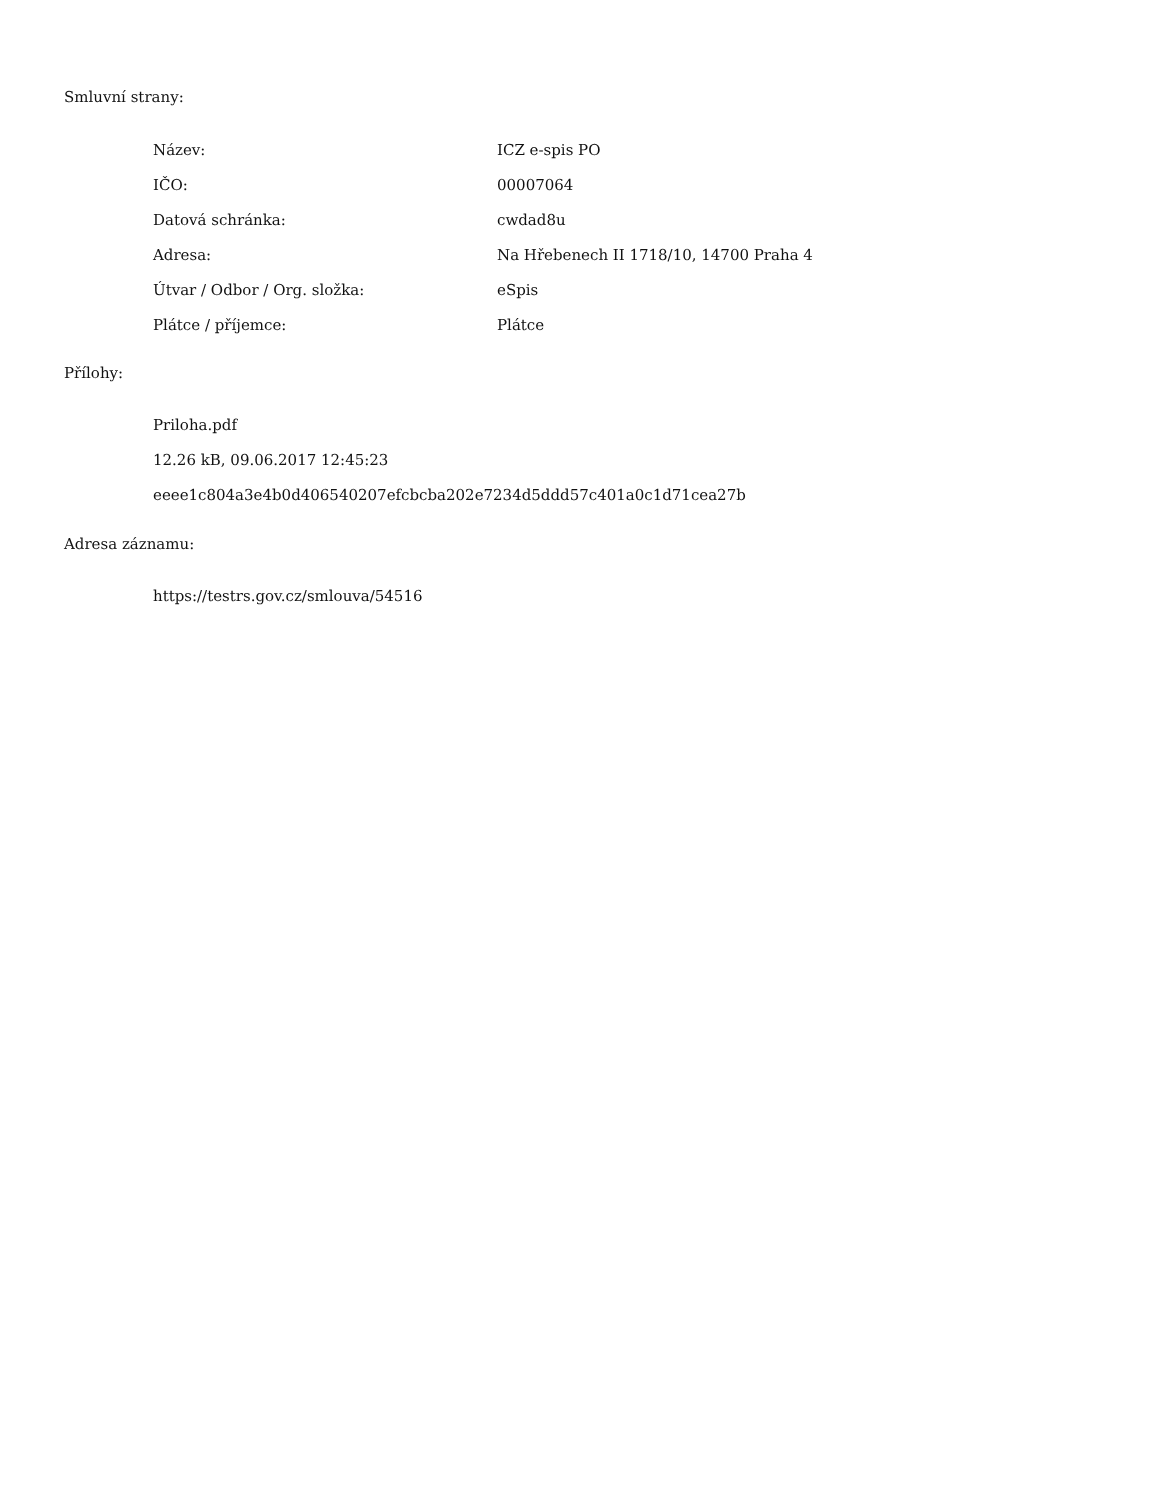Smluvní strany:
| Název: | ICZ e-spis PO |
| IČO: | 00007064 |
| Datová schránka: | cwdad8u |
| Adresa: | Na Hřebenech II 1718/10, 14700 Praha 4 |
| Útvar / Odbor / Org. složka: | eSpis |
| Plátce / příjemce: | Plátce |
Přílohy:
Priloha.pdf
12.26 kB, 09.06.2017 12:45:23
eeee1c804a3e4b0d406540207efcbcba202e7234d5ddd57c401a0c1d71cea27b
Adresa záznamu:
https://testrs.gov.cz/smlouva/54516